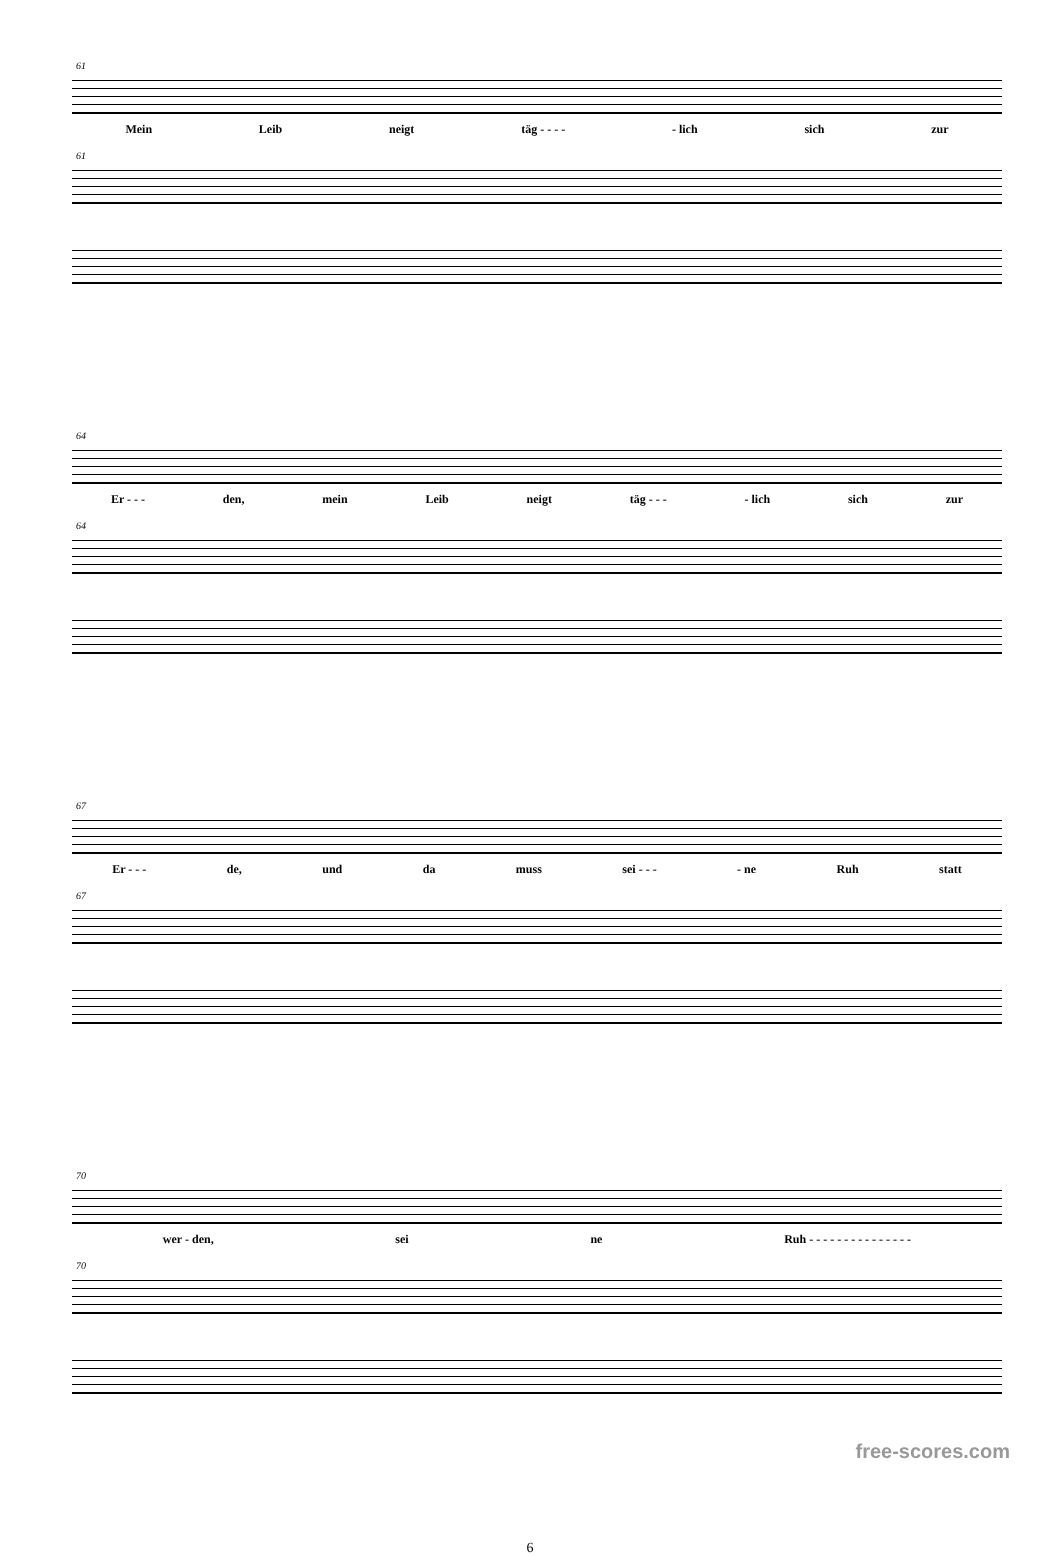61
Mein Leib neigt täg - - - - - lich sich zur
61
64
Er - - - den, mein Leib neigt täg - - - - lich sich zur
64
67
Er - - - de, und da muss sei - - - - ne Ruh statt
67
70
wer - den, sei ne Ruh - - - - - - - - - - - - - - -
70
6
free-scores.com